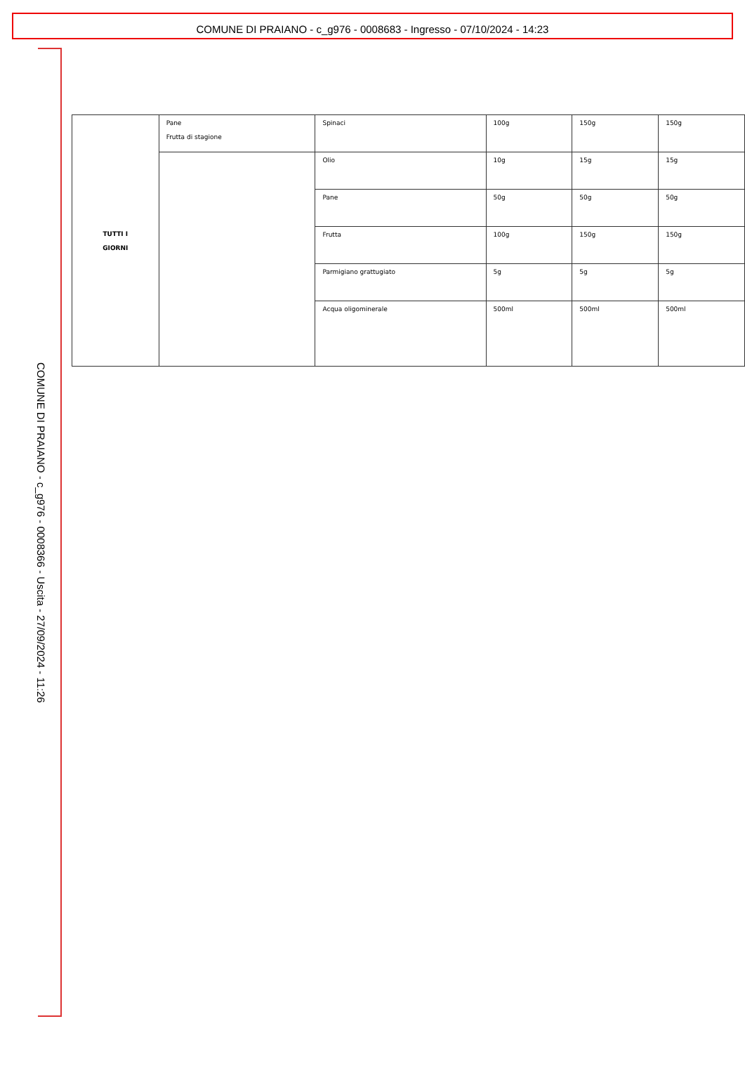COMUNE DI PRAIANO - c_g976 - 0008683 - Ingresso - 07/10/2024 - 14:23
COMUNE DI PRAIANO - c_g976 - 0008366 - Uscita - 27/09/2024 - 11:26
| TUTTI I GIORNI | Pane Frutta di stagione | Spinaci | 100g | 150g | 150g |
| | | Olio | 10g | 15g | 15g |
| | | Pane | 50g | 50g | 50g |
| | | Frutta | 100g | 150g | 150g |
| | | Parmigiano grattugiato | 5g | 5g | 5g |
| | | Acqua oligominerale | 500ml | 500ml | 500ml |